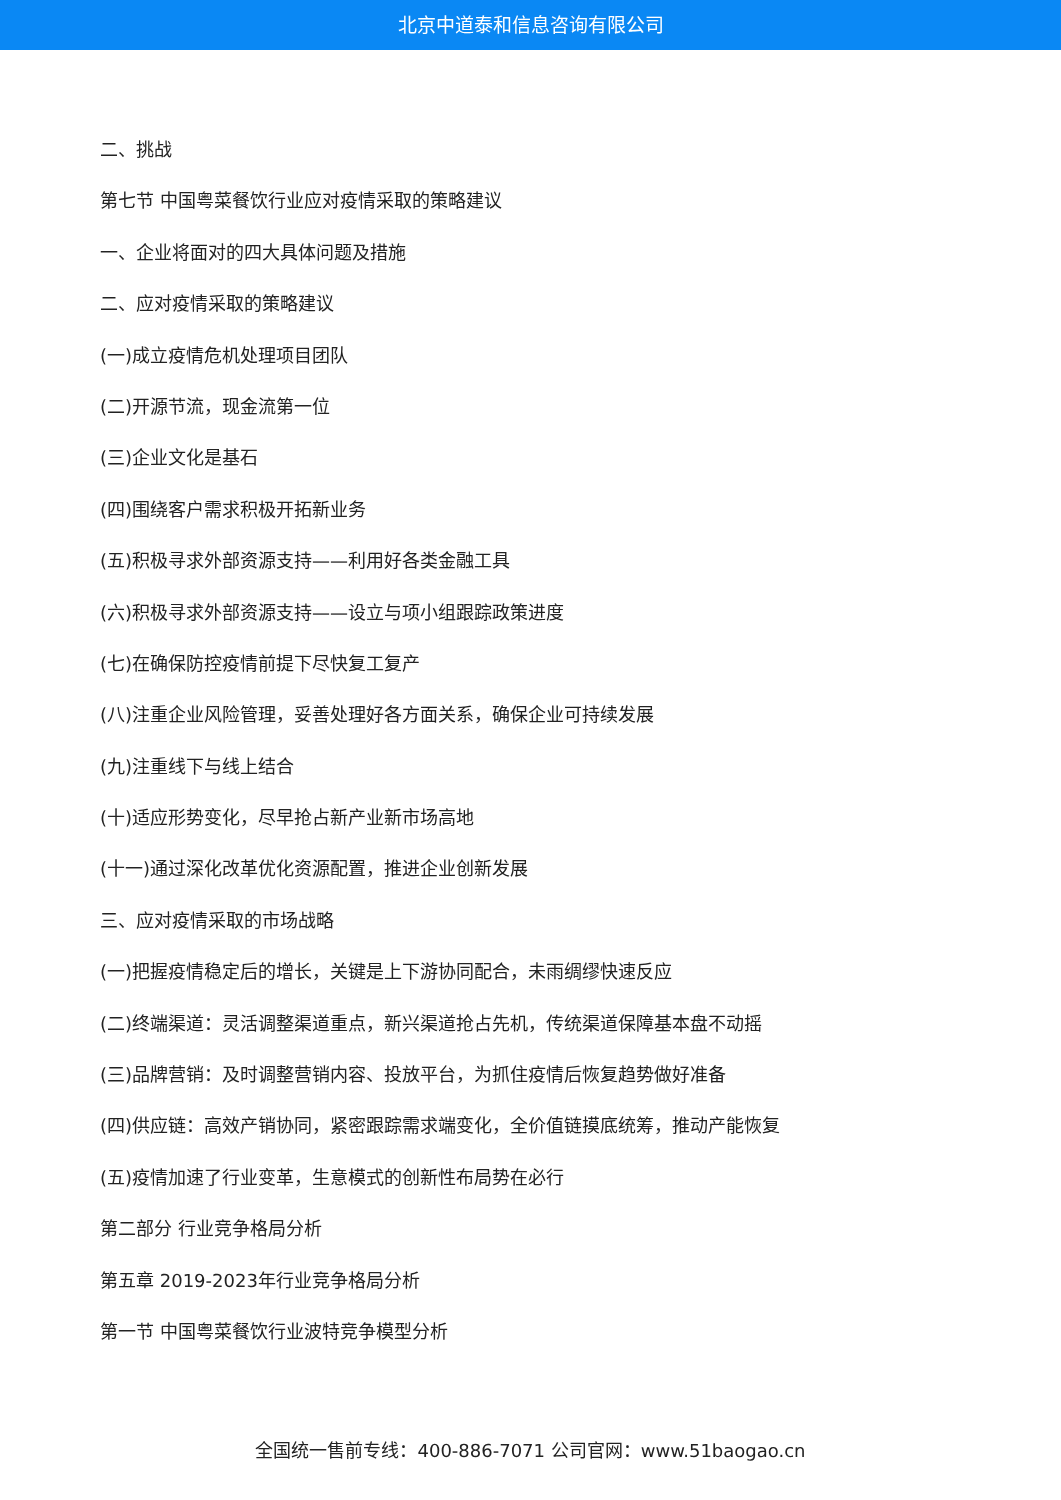北京中道泰和信息咨询有限公司
二、挑战
第七节 中国粤菜餐饮行业应对疫情采取的策略建议
一、企业将面对的四大具体问题及措施
二、应对疫情采取的策略建议
(一)成立疫情危机处理项目团队
(二)开源节流，现金流第一位
(三)企业文化是基石
(四)围绕客户需求积极开拓新业务
(五)积极寻求外部资源支持——利用好各类金融工具
(六)积极寻求外部资源支持——设立与项小组跟踪政策进度
(七)在确保防控疫情前提下尽快复工复产
(八)注重企业风险管理，妥善处理好各方面关系，确保企业可持续发展
(九)注重线下与线上结合
(十)适应形势变化，尽早抢占新产业新市场高地
(十一)通过深化改革优化资源配置，推进企业创新发展
三、应对疫情采取的市场战略
(一)把握疫情稳定后的增长，关键是上下游协同配合，未雨绸缪快速反应
(二)终端渠道：灵活调整渠道重点，新兴渠道抢占先机，传统渠道保障基本盘不动摇
(三)品牌营销：及时调整营销内容、投放平台，为抓住疫情后恢复趋势做好准备
(四)供应链：高效产销协同，紧密跟踪需求端变化，全价值链摸底统筹，推动产能恢复
(五)疫情加速了行业变革，生意模式的创新性布局势在必行
第二部分 行业竞争格局分析
第五章 2019-2023年行业竞争格局分析
第一节 中国粤菜餐饮行业波特竞争模型分析
全国统一售前专线：400-886-7071 公司官网：www.51baogao.cn